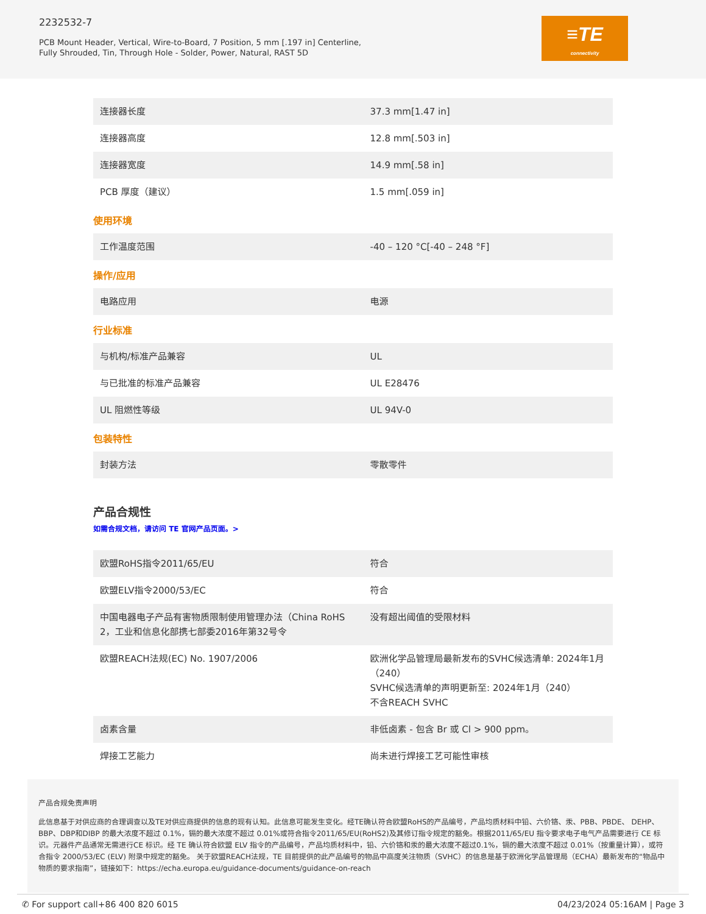2232532-7
PCB Mount Header, Vertical, Wire-to-Board, 7 Position, 5 mm [.197 in] Centerline,
Fully Shrouded, Tin, Through Hole - Solder, Power, Natural, RAST 5D
≡TE
connectivity
| 连接器长度 | 37.3 mm[1.47 in] |
| 连接器高度 | 12.8 mm[.503 in] |
| 连接器宽度 | 14.9 mm[.58 in] |
| PCB 厚度（建议） | 1.5 mm[.059 in] |
使用环境
| 工作温度范围 | -40 – 120 °C[-40 – 248 °F] |
操作/应用
| 电路应用 | 电源 |
行业标准
| 与机构/标准产品兼容 | UL |
| 与已批准的标准产品兼容 | UL E28476 |
| UL 阻燃性等级 | UL 94V-0 |
包装特性
| 封装方法 | 零散零件 |
产品合规性
如需合规文档，请访问 TE 官网产品页面。>
| 欧盟RoHS指令2011/65/EU | 符合 |
| 欧盟ELV指令2000/53/EC | 符合 |
| 中国电器电子产品有害物质限制使用管理办法（China RoHS 2，工业和信息化部携七部委2016年第32号令 | 没有超出阈值的受限材料 |
| 欧盟REACH法规(EC) No. 1907/2006 | 欧洲化学品管理局最新发布的SVHC候选清单: 2024年1月（240） SVHC候选清单的声明更新至: 2024年1月（240） 不含REACH SVHC |
| 卤素含量 | 非低卤素 - 包含 Br 或 Cl > 900 ppm。 |
| 焊接工艺能力 | 尚未进行焊接工艺可能性审核 |
产品合规免责声明
此信息基于对供应商的合理调查以及TE对供应商提供的信息的现有认知。此信息可能发生变化。经TE确认符合欧盟RoHS的产品编号，产品均质材料中铅、六价铬、汞、PBB、PBDE、 DEHP、BBP、DBP和DIBP 的最大浓度不超过 0.1%，镉的最大浓度不超过 0.01%或符合指令2011/65/EU(RoHS2)及其修订指令规定的豁免。根据2011/65/EU 指令要求电子电气产品需要进行 CE 标识。元器件产品通常无需进行CE 标识。经 TE 确认符合欧盟 ELV 指令的产品编号，产品均质材料中，铅、六价铬和汞的最大浓度不超过0.1%，镉的最大浓度不超过 0.01%（按重量计算），或符合指令 2000/53/EC (ELV) 附录中规定的豁免。 关于欧盟REACH法规，TE 目前提供的此产品编号的物品中高度关注物质（SVHC）的信息是基于欧洲化学品管理局（ECHA）最新发布的“物品中物质的要求指南”，链接如下：https://echa.europa.eu/guidance-documents/guidance-on-reach
✆ For support call+86 400 820 6015 04/23/2024 05:16AM | Page 3